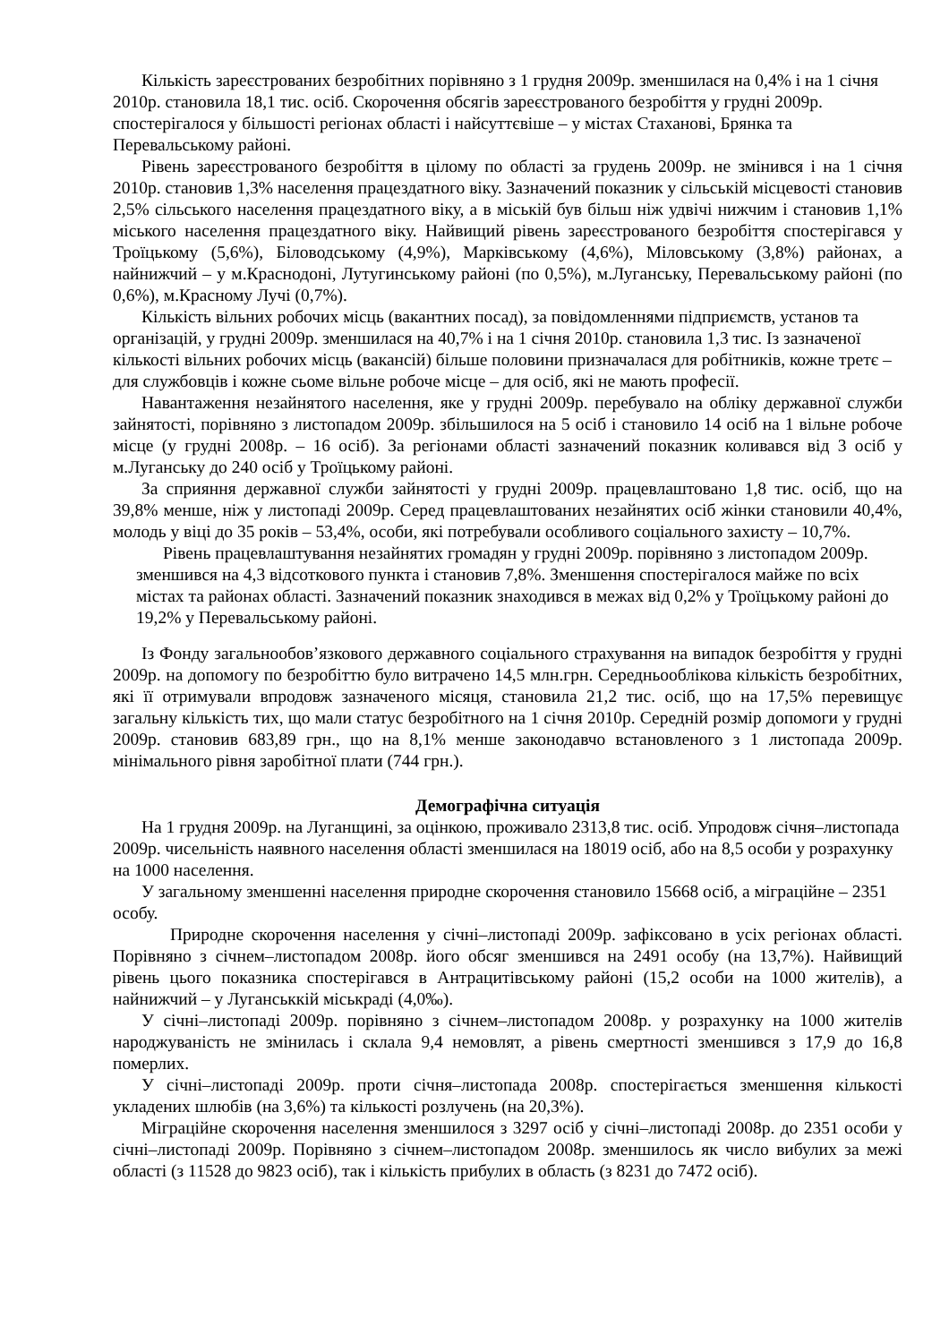Кількість зареєстрованих безробітних порівняно з 1 грудня 2009р. зменшилася на 0,4% і на 1 січня 2010р. становила 18,1 тис. осіб. Скорочення обсягів зареєстрованого безробіття у грудні 2009р. спостерігалося у більшості регіонах області і найсуттєвіше – у містах Стаханові, Брянка та Перевальському районі.
Рівень зареєстрованого безробіття в цілому по області за грудень 2009р. не змінився і на 1 січня 2010р. становив 1,3% населення працездатного віку. Зазначений показник у сільській місцевості становив 2,5% сільського населення працездатного віку, а в міській був більш ніж удвічі нижчим і становив 1,1% міського населення працездатного віку. Найвищий рівень зареєстрованого безробіття спостерігався у Троїцькому (5,6%), Біловодському (4,9%), Марківському (4,6%), Міловському (3,8%) районах, а найнижчий – у м.Краснодоні, Лутугинському районі (по 0,5%), м.Луганську, Перевальському районі (по 0,6%), м.Красному Лучі (0,7%).
Кількість вільних робочих місць (вакантних посад), за повідомленнями підприємств, установ та організацій, у грудні 2009р. зменшилася на 40,7% і на 1 січня 2010р. становила 1,3 тис. Із зазначеної кількості вільних робочих місць (вакансій) більше половини призначалася для робітників, кожне третє – для службовців і кожне сьоме вільне робоче місце – для осіб, які не мають професії.
Навантаження незайнятого населення, яке у грудні 2009р. перебувало на обліку державної служби зайнятості, порівняно з листопадом 2009р. збільшилося на 5 осіб і становило 14 осіб на 1 вільне робоче місце (у грудні 2008р. – 16 осіб). За регіонами області зазначений показник коливався від 3 осіб у м.Луганську до 240 осіб у Троїцькому районі.
За сприяння державної служби зайнятості у грудні 2009р. працевлаштовано 1,8 тис. осіб, що на 39,8% менше, ніж у листопаді 2009р. Серед працевлаштованих незайнятих осіб жінки становили 40,4%, молодь у віці до 35 років – 53,4%, особи, які потребували особливого соціального захисту – 10,7%.
Рівень працевлаштування незайнятих громадян у грудні 2009р. порівняно з листопадом 2009р. зменшився на 4,3 відсоткового пункта і становив 7,8%. Зменшення спостерігалося майже по всіх містах та районах області. Зазначений показник знаходився в межах від 0,2% у Троїцькому районі до 19,2% у Перевальському районі.
Із Фонду загальнообов’язкового державного соціального страхування на випадок безробіття у грудні 2009р. на допомогу по безробіттю було витрачено 14,5 млн.грн. Середньооблікова кількість безробітних, які її отримували впродовж зазначеного місяця, становила 21,2 тис. осіб, що на 17,5% перевищує загальну кількість тих, що мали статус безробітного на 1 січня 2010р. Середній розмір допомоги у грудні 2009р. становив 683,89 грн., що на 8,1% менше законодавчо встановленого з 1 листопада 2009р. мінімального рівня заробітної плати (744 грн.).
Демографічна ситуація
На 1 грудня 2009р. на Луганщині, за оцінкою, проживало 2313,8 тис. осіб. Упродовж січня–листопада 2009р. чисельність наявного населення області зменшилася на 18019 осіб, або на 8,5 особи у розрахунку на 1000 населення.
У загальному зменшенні населення природне скорочення становило 15668 осіб, а міграційне – 2351 особу.
Природне скорочення населення у січні–листопаді 2009р. зафіксовано в усіх регіонах області. Порівняно з січнем–листопадом 2008р. його обсяг зменшився на 2491 особу (на 13,7%). Найвищий рівень цього показника спостерігався в Антрацитівському районі (15,2 особи на 1000 жителів), а найнижчий – у Луганськкій міськраді (4,0‰).
У січні–листопаді 2009р. порівняно з січнем–листопадом 2008р. у розрахунку на 1000 жителів народжуваність не змінилась і склала 9,4 немовлят, а рівень смертності зменшився з 17,9 до 16,8 померлих.
У січні–листопаді 2009р. проти січня–листопада 2008р. спостерігається зменшення кількості укладених шлюбів (на 3,6%) та кількості розлучень (на 20,3%).
Міграційне скорочення населення зменшилося з 3297 осіб у січні–листопаді 2008р. до 2351 особи у січні–листопаді 2009р. Порівняно з січнем–листопадом 2008р. зменшилось як число вибулих за межі області (з 11528 до 9823 осіб), так і кількість прибулих в область (з 8231 до 7472 осіб).